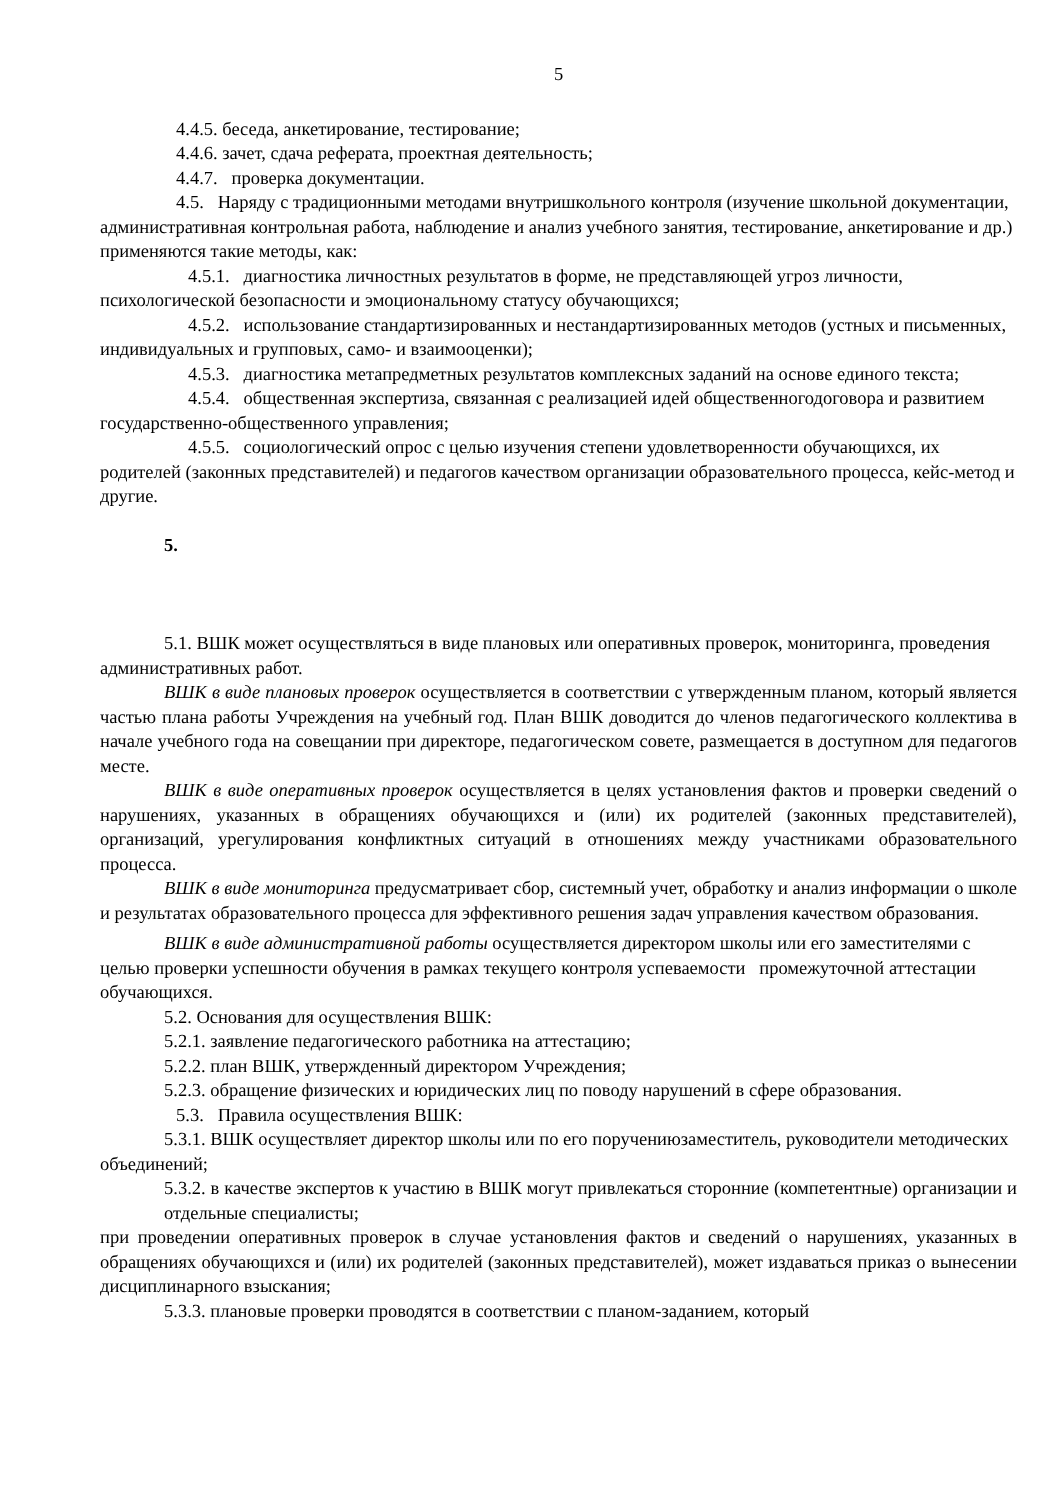5
4.4.5. беседа, анкетирование, тестирование;
4.4.6. зачет, сдача реферата, проектная деятельность;
4.4.7. проверка документации.
4.5. Наряду с традиционными методами внутришкольного контроля (изучение школьной документации, административная контрольная работа, наблюдение и анализ учебного занятия, тестирование, анкетирование и др.) применяются такие методы, как:
4.5.1. диагностика личностных результатов в форме, не представляющей угроз личности, психологической безопасности и эмоциональному статусу обучающихся;
4.5.2. использование стандартизированных и нестандартизированных методов (устных и письменных, индивидуальных и групповых, само- и взаимооценки);
4.5.3. диагностика метапредметных результатов комплексных заданий на основе единого текста;
4.5.4. общественная экспертиза, связанная с реализацией идей общественногодоговора и развитием государственно-общественного управления;
4.5.5. социологический опрос с целью изучения степени удовлетворенности обучающихся, их родителей (законных представителей) и педагогов качеством организации образовательного процесса, кейс-метод и другие.
5.
5.1. ВШК может осуществляться в виде плановых или оперативных проверок, мониторинга, проведения административных работ.
ВШК в виде плановых проверок осуществляется в соответствии с утвержденным планом, который является частью плана работы Учреждения на учебный год. План ВШК доводится до членов педагогического коллектива в начале учебного года на совещании при директоре, педагогическом совете, размещается в доступном для педагогов месте.
ВШК в виде оперативных проверок осуществляется в целях установления фактов и проверки сведений о нарушениях, указанных в обращениях обучающихся и (или) их родителей (законных представителей), организаций, урегулирования конфликтных ситуаций в отношениях между участниками образовательного процесса.
ВШК в виде мониторинга предусматривает сбор, системный учет, обработку и анализ информации о школе и результатах образовательного процесса для эффективного решения задач управления качеством образования.
ВШК в виде административной работы осуществляется директором школы или его заместителями с целью проверки успешности обучения в рамках текущего контроля успеваемости промежуточной аттестации обучающихся.
5.2. Основания для осуществления ВШК:
5.2.1. заявление педагогического работника на аттестацию;
5.2.2. план ВШК, утвержденный директором Учреждения;
5.2.3. обращение физических и юридических лиц по поводу нарушений в сфере образования.
5.3. Правила осуществления ВШК:
5.3.1. ВШК осуществляет директор школы или по его поручениюзаместитель, руководители методических объединений;
5.3.2. в качестве экспертов к участию в ВШК могут привлекаться сторонние (компетентные) организации и отдельные специалисты;
при проведении оперативных проверок в случае установления фактов и сведений о нарушениях, указанных в обращениях обучающихся и (или) их родителей (законных представителей), может издаваться приказ о вынесении дисциплинарного взыскания;
5.3.3. плановые проверки проводятся в соответствии с планом-заданием, который